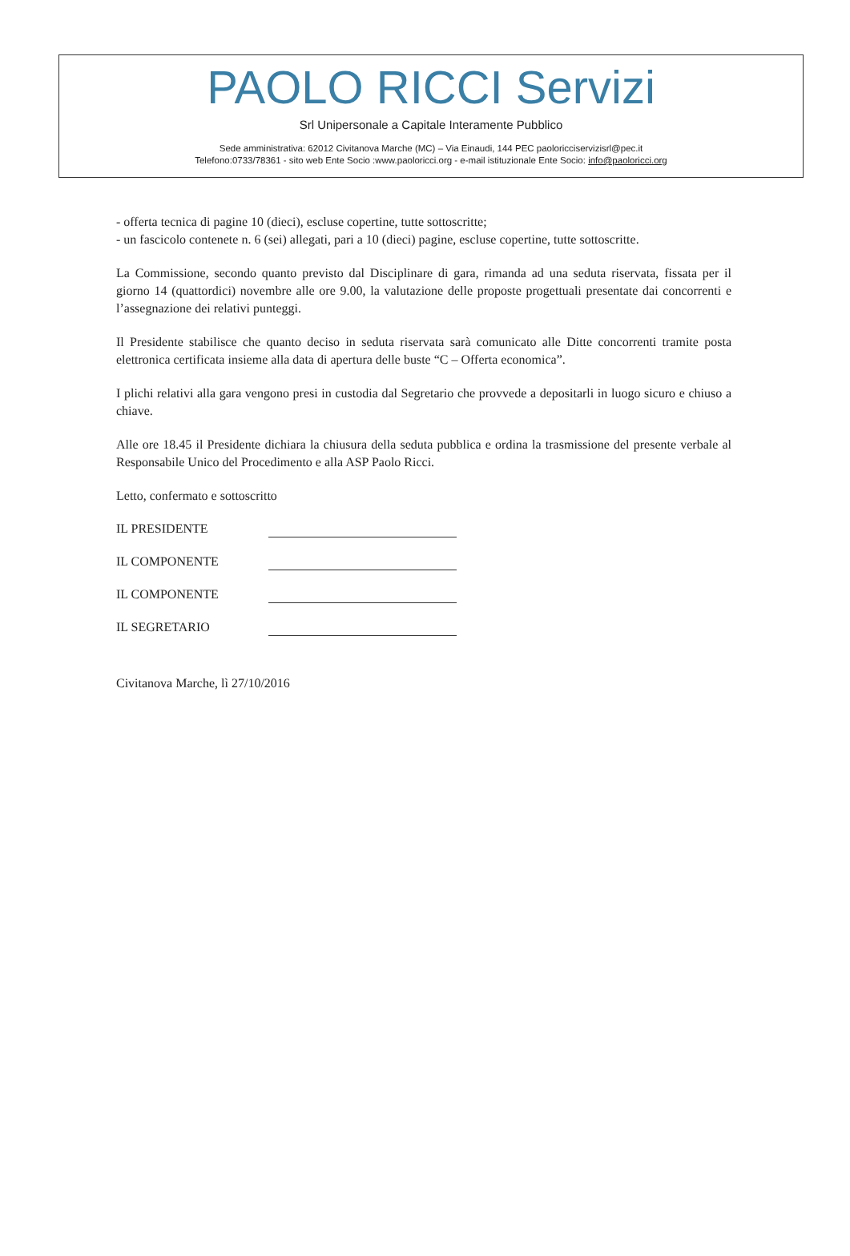PAOLO RICCI Servizi
Srl Unipersonale a Capitale Interamente Pubblico
Sede amministrativa: 62012 Civitanova Marche (MC) – Via Einaudi, 144 PEC paoloricciservizisrl@pec.it
Telefono:0733/78361 - sito web Ente Socio :www.paoloricci.org - e-mail istituzionale Ente Socio: info@paoloricci.org
- offerta tecnica di pagine 10 (dieci), escluse copertine, tutte sottoscritte;
- un fascicolo contenete n. 6 (sei) allegati, pari a 10 (dieci) pagine, escluse copertine, tutte sottoscritte.
La Commissione, secondo quanto previsto dal Disciplinare di gara, rimanda ad una seduta riservata, fissata per il giorno 14 (quattordici) novembre alle ore 9.00, la valutazione delle proposte progettuali presentate dai concorrenti e l’assegnazione dei relativi punteggi.
Il Presidente stabilisce che quanto deciso in seduta riservata sarà comunicato alle Ditte concorrenti tramite posta elettronica certificata insieme alla data di apertura delle buste “C – Offerta economica”.
I plichi relativi alla gara vengono presi in custodia dal Segretario che provvede a depositarli in luogo sicuro e chiuso a chiave.
Alle ore 18.45 il Presidente dichiara la chiusura della seduta pubblica e ordina la trasmissione del presente verbale al Responsabile Unico del Procedimento e alla ASP Paolo Ricci.
Letto, confermato e sottoscritto
IL PRESIDENTE
IL COMPONENTE
IL COMPONENTE
IL SEGRETARIO
Civitanova Marche, lì 27/10/2016